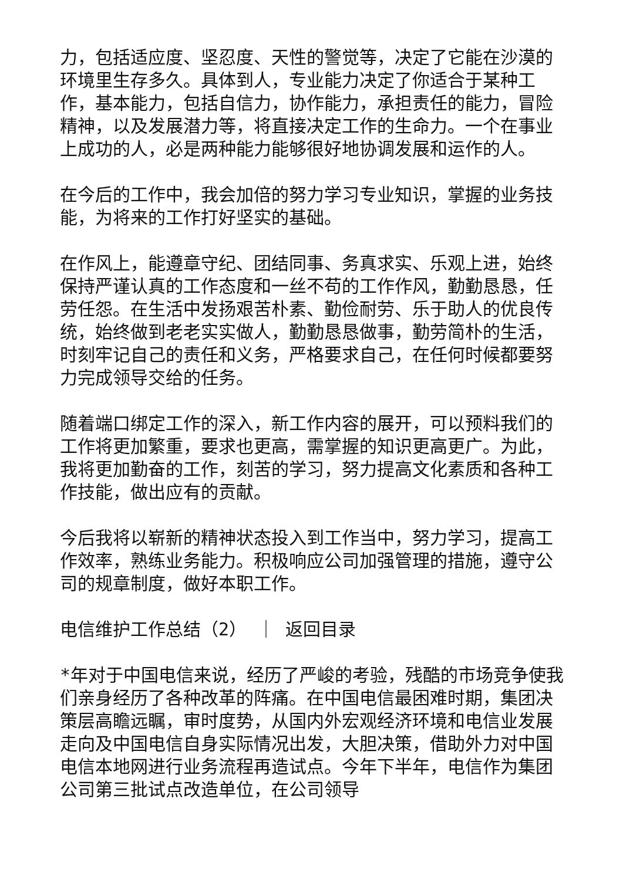力，包括适应度、坚忍度、天性的警觉等，决定了它能在沙漠的环境里生存多久。具体到人，专业能力决定了你适合于某种工作，基本能力，包括自信力，协作能力，承担责任的能力，冒险精神，以及发展潜力等，将直接决定工作的生命力。一个在事业上成功的人，必是两种能力能够很好地协调发展和运作的人。
在今后的工作中，我会加倍的努力学习专业知识，掌握的业务技能，为将来的工作打好坚实的基础。
在作风上，能遵章守纪、团结同事、务真求实、乐观上进，始终保持严谨认真的工作态度和一丝不苟的工作作风，勤勤恳恳，任劳任怨。在生活中发扬艰苦朴素、勤俭耐劳、乐于助人的优良传统，始终做到老老实实做人，勤勤恳恳做事，勤劳简朴的生活，时刻牢记自己的责任和义务，严格要求自己，在任何时候都要努力完成领导交给的任务。
随着端口绑定工作的深入，新工作内容的展开，可以预料我们的工作将更加繁重，要求也更高，需掌握的知识更高更广。为此，我将更加勤奋的工作，刻苦的学习，努力提高文化素质和各种工作技能，做出应有的贡献。
今后我将以崭新的精神状态投入到工作当中，努力学习，提高工作效率，熟练业务能力。积极响应公司加强管理的措施，遵守公司的规章制度，做好本职工作。
电信维护工作总结（2） ｜ 返回目录
*年对于中国电信来说，经历了严峻的考验，残酷的市场竞争使我们亲身经历了各种改革的阵痛。在中国电信最困难时期，集团决策层高瞻远瞩，审时度势，从国内外宏观经济环境和电信业发展走向及中国电信自身实际情况出发，大胆决策，借助外力对中国电信本地网进行业务流程再造试点。今年下半年，电信作为集团公司第三批试点改造单位，在公司领导